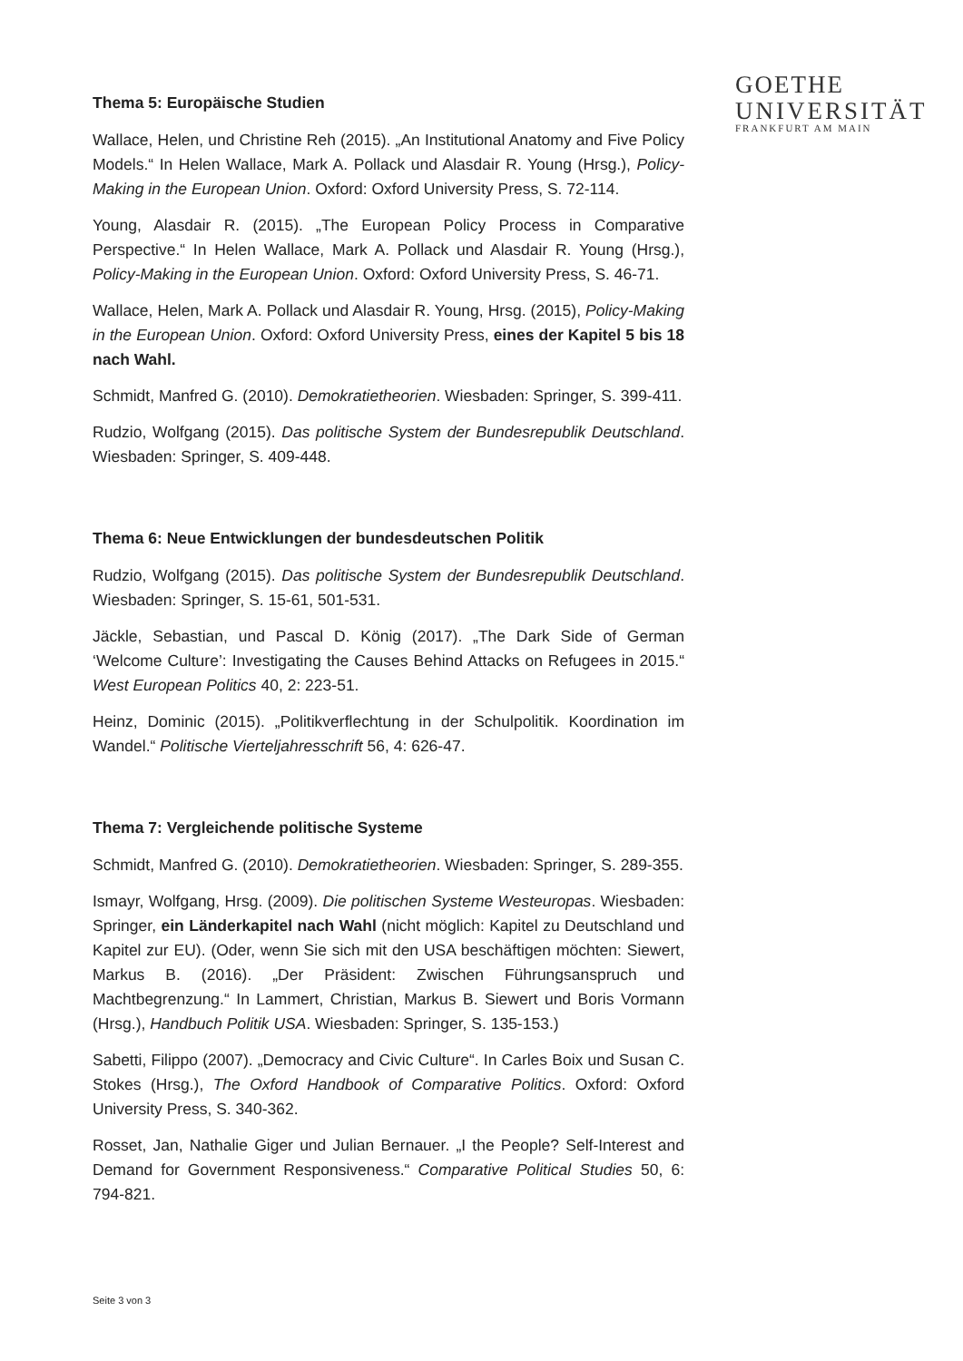GOETHE
UNIVERSITÄT
FRANKFURT AM MAIN
Thema 5: Europäische Studien
Wallace, Helen, und Christine Reh (2015). „An Institutional Anatomy and Five Policy Models.“ In Helen Wallace, Mark A. Pollack und Alasdair R. Young (Hrsg.), Policy-Making in the European Union. Oxford: Oxford University Press, S. 72-114.
Young, Alasdair R. (2015). „The European Policy Process in Comparative Perspective.“ In Helen Wallace, Mark A. Pollack und Alasdair R. Young (Hrsg.), Policy-Making in the European Union. Oxford: Oxford University Press, S. 46-71.
Wallace, Helen, Mark A. Pollack und Alasdair R. Young, Hrsg. (2015), Policy-Making in the European Union. Oxford: Oxford University Press, eines der Kapitel 5 bis 18 nach Wahl.
Schmidt, Manfred G. (2010). Demokratietheorien. Wiesbaden: Springer, S. 399-411.
Rudzio, Wolfgang (2015). Das politische System der Bundesrepublik Deutschland. Wiesbaden: Springer, S. 409-448.
Thema 6: Neue Entwicklungen der bundesdeutschen Politik
Rudzio, Wolfgang (2015). Das politische System der Bundesrepublik Deutschland. Wiesbaden: Springer, S. 15-61, 501-531.
Jäckle, Sebastian, und Pascal D. König (2017). „The Dark Side of German ‘Welcome Culture’: Investigating the Causes Behind Attacks on Refugees in 2015.“ West European Politics 40, 2: 223-51.
Heinz, Dominic (2015). „Politikverflechtung in der Schulpolitik. Koordination im Wandel.“ Politische Vierteljahresschrift 56, 4: 626-47.
Thema 7: Vergleichende politische Systeme
Schmidt, Manfred G. (2010). Demokratietheorien. Wiesbaden: Springer, S. 289-355.
Ismayr, Wolfgang, Hrsg. (2009). Die politischen Systeme Westeuropas. Wiesbaden: Springer, ein Länderkapitel nach Wahl (nicht möglich: Kapitel zu Deutschland und Kapitel zur EU). (Oder, wenn Sie sich mit den USA beschäftigen möchten: Siewert, Markus B. (2016). „Der Präsident: Zwischen Führungsanspruch und Machtbegrenzung.“ In Lammert, Christian, Markus B. Siewert und Boris Vormann (Hrsg.), Handbuch Politik USA. Wiesbaden: Springer, S. 135-153.)
Sabetti, Filippo (2007). „Democracy and Civic Culture“. In Carles Boix und Susan C. Stokes (Hrsg.), The Oxford Handbook of Comparative Politics. Oxford: Oxford University Press, S. 340-362.
Rosset, Jan, Nathalie Giger und Julian Bernauer. „I the People? Self-Interest and Demand for Government Responsiveness.“ Comparative Political Studies 50, 6: 794-821.
Seite 3 von 3